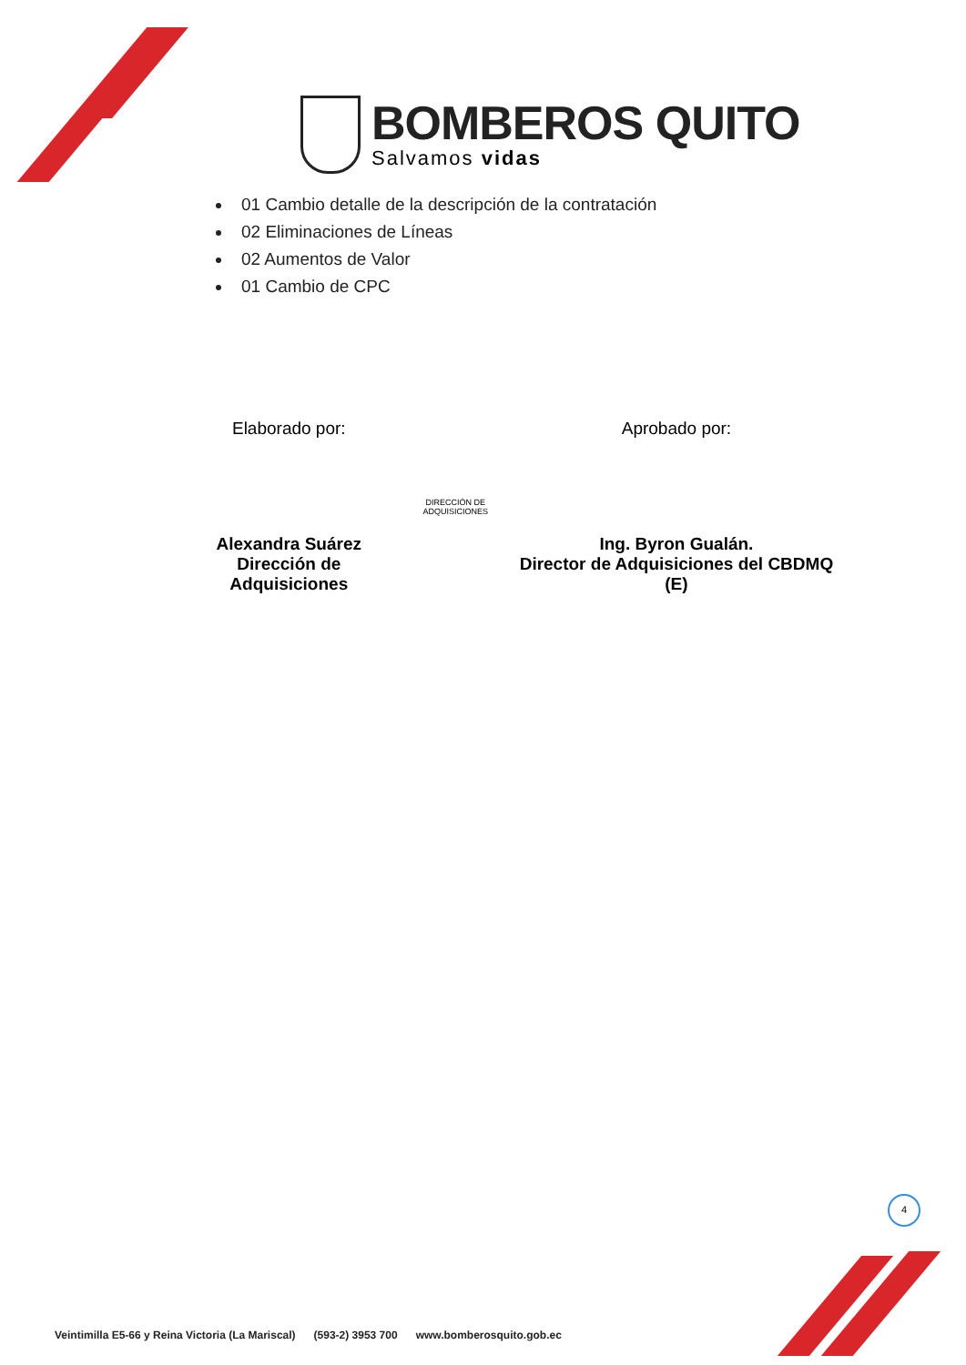BOMBEROS QUITO
Salvamos vidas
01 Cambio detalle de la descripción de la contratación
02 Eliminaciones de Líneas
02 Aumentos de Valor
01 Cambio de CPC
Elaborado por:
Alexandra Suárez
Dirección de Adquisiciones
DIRECCIÓN DE ADQUISICIONES
Aprobado por:
Ing. Byron Gualán.
Director de Adquisiciones del CBDMQ (E)
4
Veintimilla E5-66 y Reina Victoria (La Mariscal) (593-2) 3953 700 www.bomberosquito.gob.ec